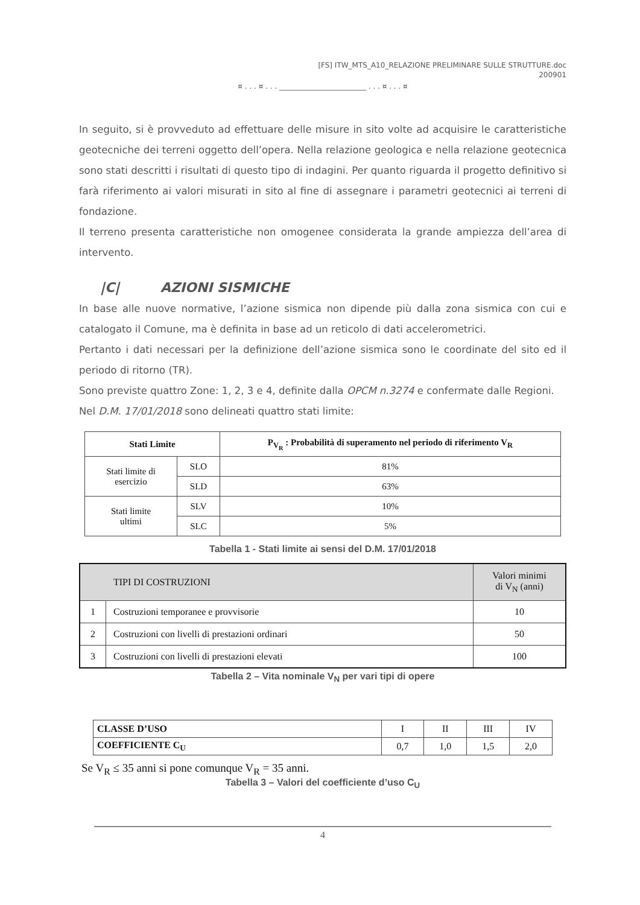[FS] ITW_MTS_A10_RELAZIONE PRELIMINARE SULLE STRUTTURE.doc
200901
¤ . . . ¤ . . . ________________________ . . . ¤ . . . ¤
In seguito, si è provveduto ad effettuare delle misure in sito volte ad acquisire le caratteristiche geotecniche dei terreni oggetto dell’opera. Nella relazione geologica e nella relazione geotecnica sono stati descritti i risultati di questo tipo di indagini. Per quanto riguarda il progetto definitivo si farà riferimento ai valori misurati in sito al fine di assegnare i parametri geotecnici ai terreni di fondazione.
Il terreno presenta caratteristiche non omogenee considerata la grande ampiezza dell’area di intervento.
|C| AZIONI SISMICHE
In base alle nuove normative, l’azione sismica non dipende più dalla zona sismica con cui e catalogato il Comune, ma è definita in base ad un reticolo di dati accelerometrici.
Pertanto i dati necessari per la definizione dell’azione sismica sono le coordinate del sito ed il periodo di ritorno (TR).
Sono previste quattro Zone: 1, 2, 3 e 4, definite dalla OPCM n.3274 e confermate dalle Regioni.
Nel D.M. 17/01/2018 sono delineati quattro stati limite:
| Stati Limite | | P<sub>V<sub>R</sub></sub> : Probabilità di superamento nel periodo di riferimento V<sub>R</sub> |
| --- | --- | --- |
| Stati limite di esercizio | SLO | 81% |
| | SLD | 63% |
| Stati limite ultimi | SLV | 10% |
| | SLC | 5% |
Tabella 1 - Stati limite ai sensi del D.M. 17/01/2018
| TIPI DI COSTRUZIONI | | Valori minimi di V<sub>N</sub> (anni) |
| --- | --- | --- |
| 1 | Costruzioni temporanee e provvisorie | 10 |
| 2 | Costruzioni con livelli di prestazioni ordinari | 50 |
| 3 | Costruzioni con livelli di prestazioni elevati | 100 |
Tabella 2 – Vita nominale V<sub>N</sub> per vari tipi di opere
| CLASSE D’USO | I | II | III | IV |
| COEFFICIENTE C<sub>U</sub> | 0,7 | 1,0 | 1,5 | 2,0 |
Se V<sub>R</sub> ≤ 35 anni si pone comunque V<sub>R</sub> = 35 anni.
Tabella 3 – Valori del coefficiente d’uso C<sub>U</sub>
4